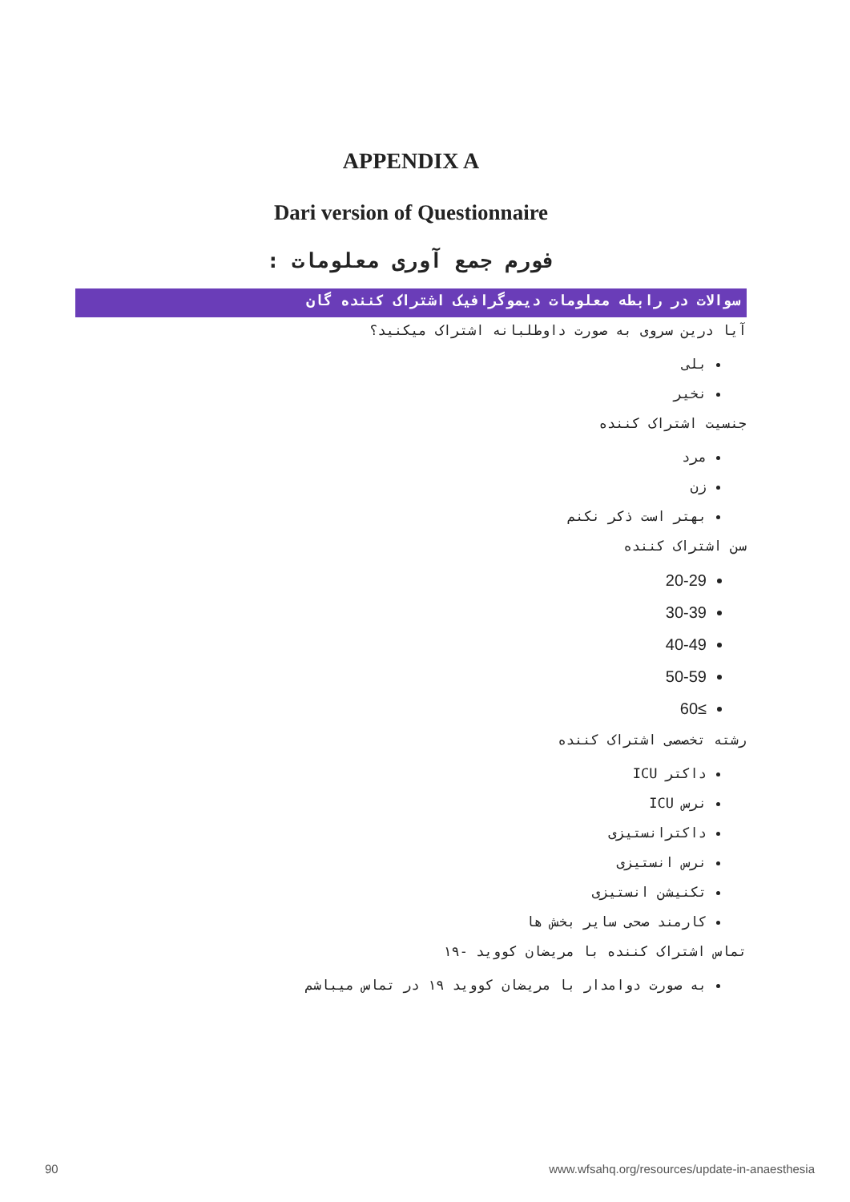APPENDIX A
Dari version of Questionnaire
فورم جمع آوری معلومات :
سوالات در رابطه معلومات دیموگرافیک اشتراک کننده گان
آیا درین سروی به صورت داوطلبانه اشتراک میکنید؟
بلی
نخیر
جنسیت اشتراک کننده
مرد
زن
بهتر است ذکر نکنم
سن اشتراک کننده
20-29
30-39
40-49
50-59
≥60
رشته تخصصی اشتراک کننده
داکتر ICU
نرس ICU
داکترانستیزی
نرس انستیزی
تکنیشن انستیزی
کارمند صحی سایر بخش ها
تماس اشتراک کننده با مریضان کووید -۱۹
به صورت دوامدار با مریضان کووید ۱۹ در تماس میباشم
90
www.wfsahq.org/resources/update-in-anaesthesia